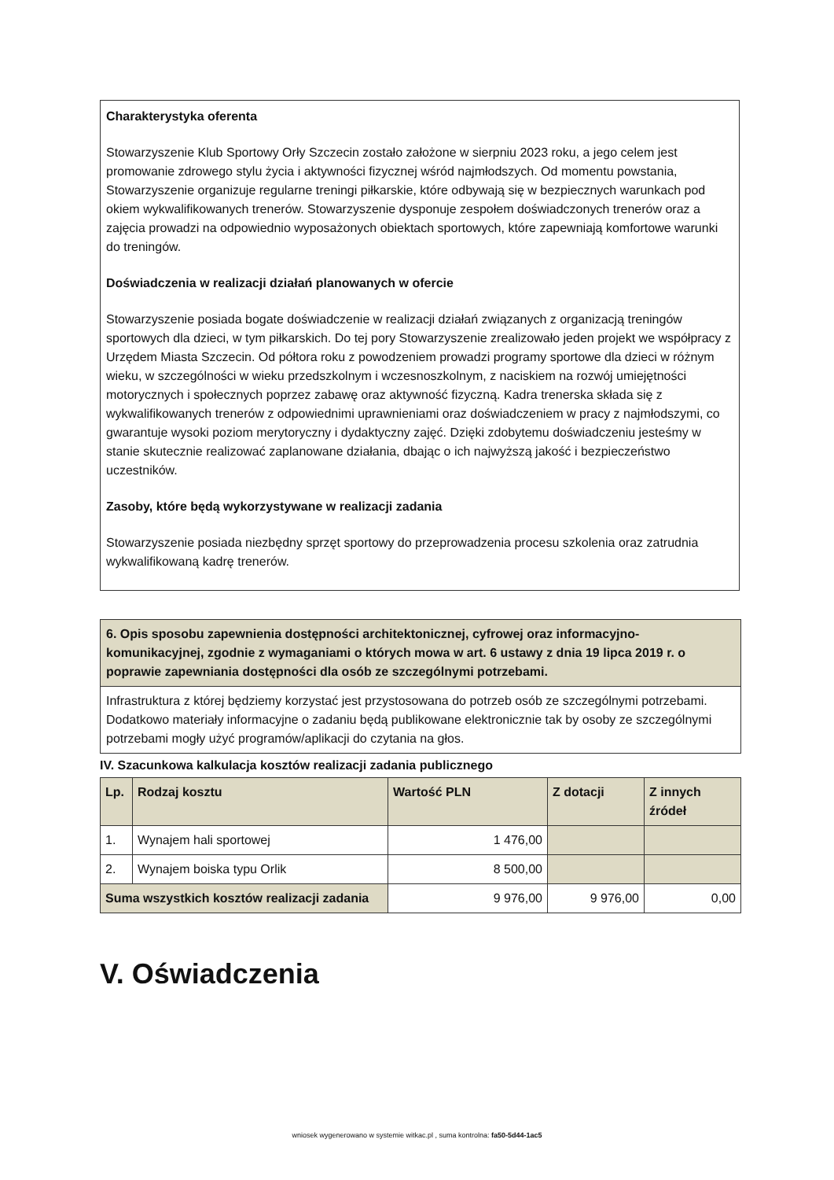Charakterystyka oferenta
Stowarzyszenie Klub Sportowy Orły Szczecin zostało założone w sierpniu 2023 roku, a jego celem jest promowanie zdrowego stylu życia i aktywności fizycznej wśród najmłodszych. Od momentu powstania, Stowarzyszenie organizuje regularne treningi piłkarskie, które odbywają się w bezpiecznych warunkach pod okiem wykwalifikowanych trenerów. Stowarzyszenie dysponuje zespołem doświadczonych trenerów oraz a zajęcia prowadzi na odpowiednio wyposażonych obiektach sportowych, które zapewniają komfortowe warunki do treningów.
Doświadczenia w realizacji działań planowanych w ofercie
Stowarzyszenie posiada bogate doświadczenie w realizacji działań związanych z organizacją treningów sportowych dla dzieci, w tym piłkarskich. Do tej pory Stowarzyszenie zrealizowało jeden projekt we współpracy z Urzędem Miasta Szczecin. Od półtora roku z powodzeniem prowadzi programy sportowe dla dzieci w różnym wieku, w szczególności w wieku przedszkolnym i wczesnoszkolnym, z naciskiem na rozwój umiejętności motorycznych i społecznych poprzez zabawę oraz aktywność fizyczną. Kadra trenerska składa się z wykwalifikowanych trenerów z odpowiednimi uprawnieniami oraz doświadczeniem w pracy z najmłodszymi, co gwarantuje wysoki poziom merytoryczny i dydaktyczny zajęć. Dzięki zdobytemu doświadczeniu jesteśmy w stanie skutecznie realizować zaplanowane działania, dbając o ich najwyższą jakość i bezpieczeństwo uczestników.
Zasoby, które będą wykorzystywane w realizacji zadania
Stowarzyszenie posiada niezbędny sprzęt sportowy do przeprowadzenia procesu szkolenia oraz zatrudnia wykwalifikowaną kadrę trenerów.
| 6. Opis sposobu zapewnienia dostępności architektonicznej, cyfrowej oraz informacyjno-komunikacyjnej, zgodnie z wymaganiami o których mowa w art. 6 ustawy z dnia 19 lipca 2019 r. o poprawie zapewniania dostępności dla osób ze szczególnymi potrzebami. |
| Infrastruktura z której będziemy korzystać jest przystosowana do potrzeb osób ze szczególnymi potrzebami. Dodatkowo materiały informacyjne o zadaniu będą publikowane elektronicznie tak by osoby ze szczególnymi potrzebami mogły użyć programów/aplikacji do czytania na głos. |
IV. Szacunkowa kalkulacja kosztów realizacji zadania publicznego
| Lp. | Rodzaj kosztu | Wartość PLN | Z dotacji | Z innych źródeł |
| --- | --- | --- | --- | --- |
| 1. | Wynajem hali sportowej | 1 476,00 | | |
| 2. | Wynajem boiska typu Orlik | 8 500,00 | | |
| Suma wszystkich kosztów realizacji zadania | | 9 976,00 | 9 976,00 | 0,00 |
V. Oświadczenia
wniosek wygenerowano w systemie witkac.pl , suma kontrolna: fa50-5d44-1ac5